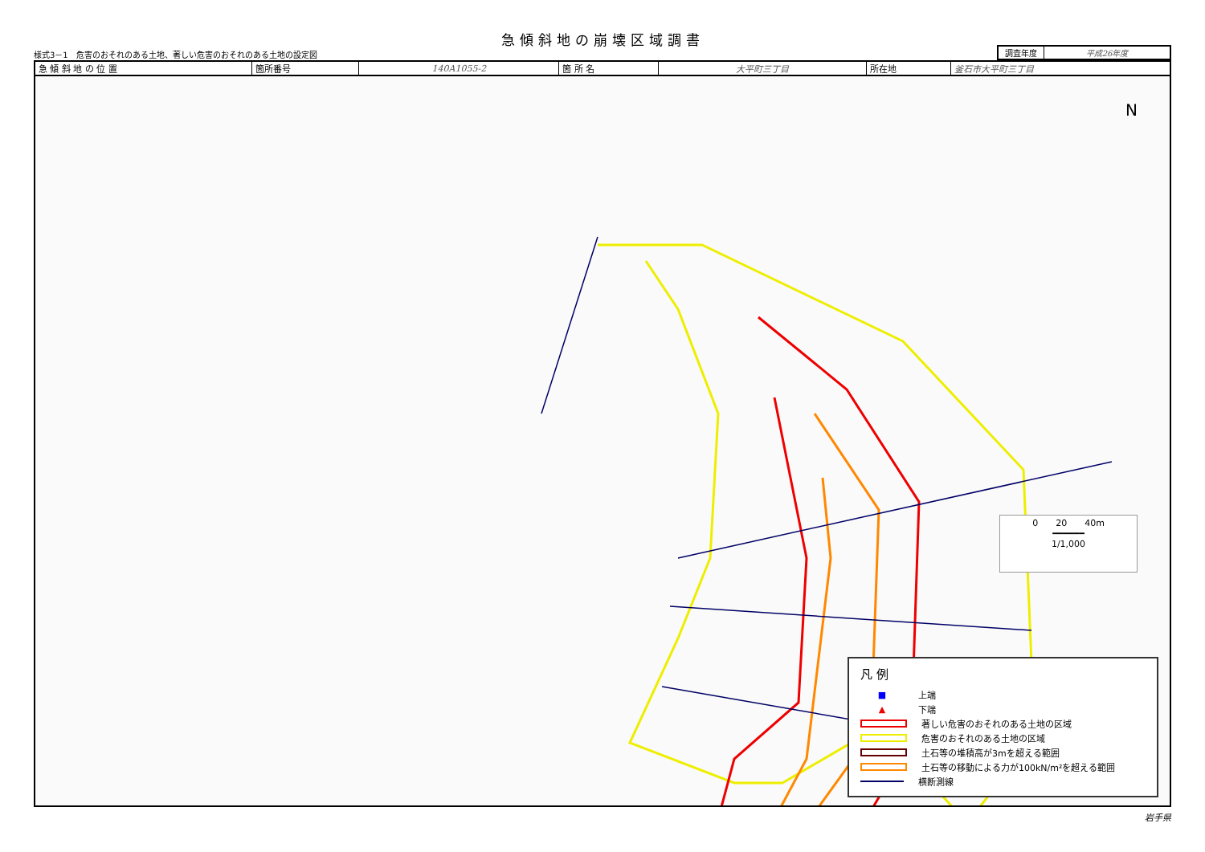急傾斜地の崩壊区域調書
様式3－1　危害のおそれのある土地、著しい危害のおそれのある土地の設定図
| 調査年度 | 平成26年度 |
| 急 傾 斜 地 の 位 置 | 箇所番号 | 140A1055-2 | 箇 所 名 | 大平町三丁目 | 所在地 | 釜石市大平町三丁目 |
N
0　　20　　40m
━━━━━━
1/1,000
凡 例
■ 上端
▲ 下端
著しい危害のおそれのある土地の区域
危害のおそれのある土地の区域
土石等の堆積高が3mを超える範囲
土石等の移動による力が100kN/m²を超える範囲
横断測線
岩手県